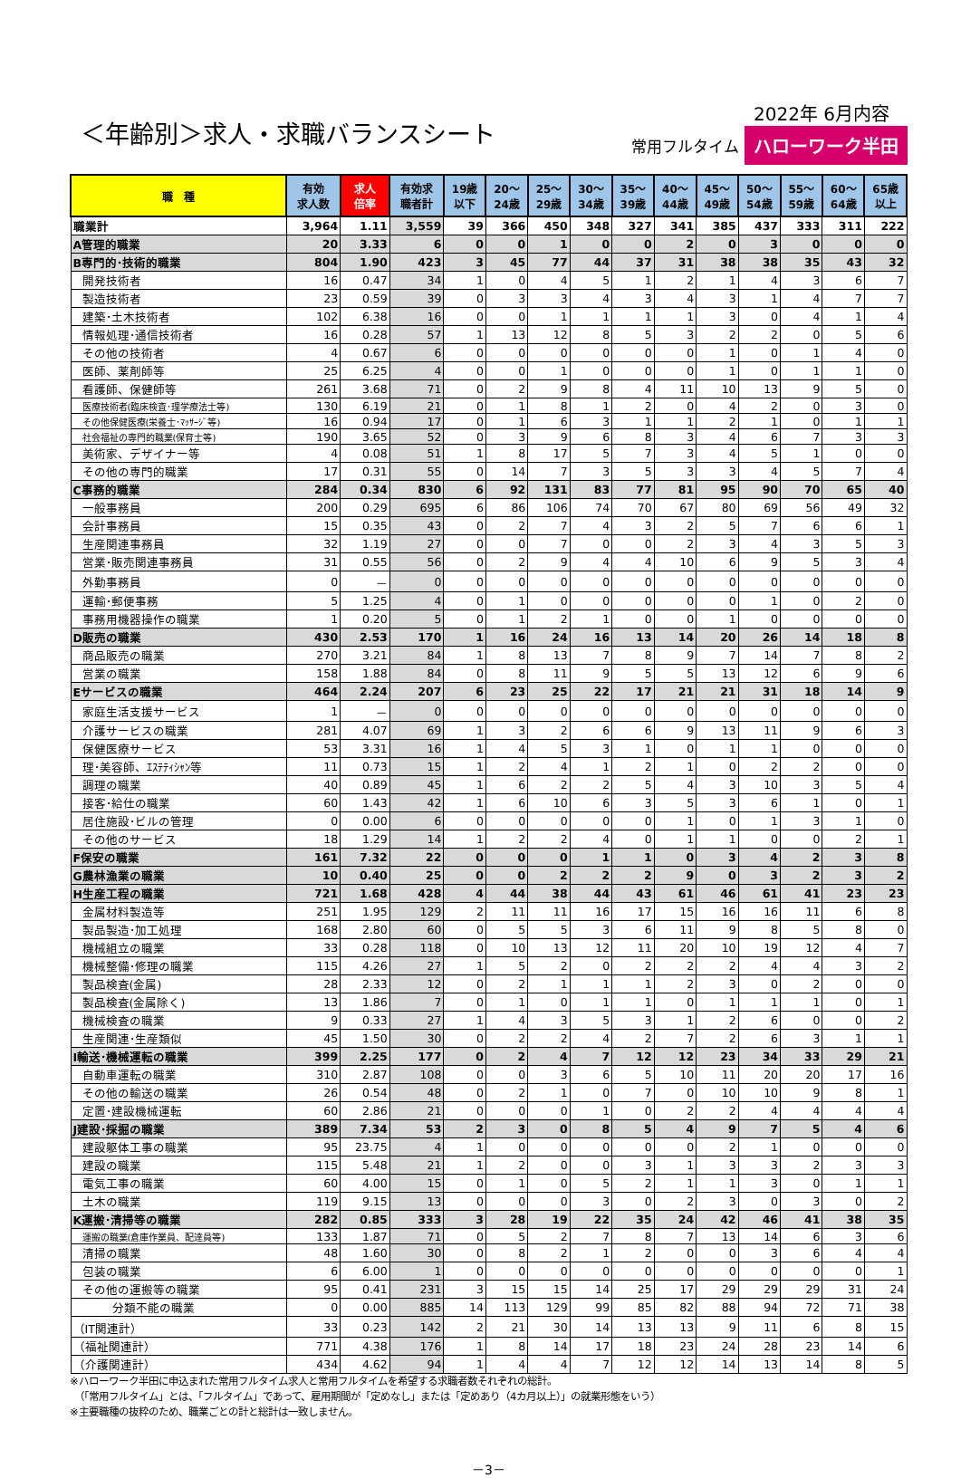＜年齢別＞求人・求職バランスシート
2022年 6月内容
常用フルタイム ハローワーク半田
| 職 種 | 有効 求人数 | 求人 倍率 | 有効求 職者計 | 19歳 以下 | 20～ 24歳 | 25～ 29歳 | 30～ 34歳 | 35～ 39歳 | 40～ 44歳 | 45～ 49歳 | 50～ 54歳 | 55～ 59歳 | 60～ 64歳 | 65歳 以上 |
| --- | --- | --- | --- | --- | --- | --- | --- | --- | --- | --- | --- | --- | --- | --- |
| 職業計 | 3,964 | 1.11 | 3,559 | 39 | 366 | 450 | 348 | 327 | 341 | 385 | 437 | 333 | 311 | 222 |
| A管理的職業 | 20 | 3.33 | 6 | 0 | 0 | 1 | 0 | 0 | 2 | 0 | 3 | 0 | 0 | 0 |
| B専門的･技術的職業 | 804 | 1.90 | 423 | 3 | 45 | 77 | 44 | 37 | 31 | 38 | 38 | 35 | 43 | 32 |
| 開発技術者 | 16 | 0.47 | 34 | 1 | 0 | 4 | 5 | 1 | 2 | 1 | 4 | 3 | 6 | 7 |
| 製造技術者 | 23 | 0.59 | 39 | 0 | 3 | 3 | 4 | 3 | 4 | 3 | 1 | 4 | 7 | 7 |
| 建築･土木技術者 | 102 | 6.38 | 16 | 0 | 0 | 1 | 1 | 1 | 1 | 3 | 0 | 4 | 1 | 4 |
| 情報処理･通信技術者 | 16 | 0.28 | 57 | 1 | 13 | 12 | 8 | 5 | 3 | 2 | 2 | 0 | 5 | 6 |
| その他の技術者 | 4 | 0.67 | 6 | 0 | 0 | 0 | 0 | 0 | 0 | 1 | 0 | 1 | 4 | 0 |
| 医師、薬剤師等 | 25 | 6.25 | 4 | 0 | 0 | 1 | 0 | 0 | 0 | 1 | 0 | 1 | 1 | 0 |
| 看護師、保健師等 | 261 | 3.68 | 71 | 0 | 2 | 9 | 8 | 4 | 11 | 10 | 13 | 9 | 5 | 0 |
| 医療技術者(臨床検査･理学療法士等) | 130 | 6.19 | 21 | 0 | 1 | 8 | 1 | 2 | 0 | 4 | 2 | 0 | 3 | 0 |
| その他保健医療(栄養士･ﾏｯｻｰｼﾞ等) | 16 | 0.94 | 17 | 0 | 1 | 6 | 3 | 1 | 1 | 2 | 1 | 0 | 1 | 1 |
| 社会福祉の専門的職業(保育士等) | 190 | 3.65 | 52 | 0 | 3 | 9 | 6 | 8 | 3 | 4 | 6 | 7 | 3 | 3 |
| 美術家、デザイナー等 | 4 | 0.08 | 51 | 1 | 8 | 17 | 5 | 7 | 3 | 4 | 5 | 1 | 0 | 0 |
| その他の専門的職業 | 17 | 0.31 | 55 | 0 | 14 | 7 | 3 | 5 | 3 | 3 | 4 | 5 | 7 | 4 |
| C事務的職業 | 284 | 0.34 | 830 | 6 | 92 | 131 | 83 | 77 | 81 | 95 | 90 | 70 | 65 | 40 |
| 一般事務員 | 200 | 0.29 | 695 | 6 | 86 | 106 | 74 | 70 | 67 | 80 | 69 | 56 | 49 | 32 |
| 会計事務員 | 15 | 0.35 | 43 | 0 | 2 | 7 | 4 | 3 | 2 | 5 | 7 | 6 | 6 | 1 |
| 生産関連事務員 | 32 | 1.19 | 27 | 0 | 0 | 7 | 0 | 0 | 2 | 3 | 4 | 3 | 5 | 3 |
| 営業･販売関連事務員 | 31 | 0.55 | 56 | 0 | 2 | 9 | 4 | 4 | 10 | 6 | 9 | 5 | 3 | 4 |
| 外勤事務員 | 0 | － | 0 | 0 | 0 | 0 | 0 | 0 | 0 | 0 | 0 | 0 | 0 | 0 |
| 運輸･郵便事務 | 5 | 1.25 | 4 | 0 | 1 | 0 | 0 | 0 | 0 | 0 | 1 | 0 | 2 | 0 |
| 事務用機器操作の職業 | 1 | 0.20 | 5 | 0 | 1 | 2 | 1 | 0 | 0 | 1 | 0 | 0 | 0 | 0 |
| D販売の職業 | 430 | 2.53 | 170 | 1 | 16 | 24 | 16 | 13 | 14 | 20 | 26 | 14 | 18 | 8 |
| 商品販売の職業 | 270 | 3.21 | 84 | 1 | 8 | 13 | 7 | 8 | 9 | 7 | 14 | 7 | 8 | 2 |
| 営業の職業 | 158 | 1.88 | 84 | 0 | 8 | 11 | 9 | 5 | 5 | 13 | 12 | 6 | 9 | 6 |
| Eサービスの職業 | 464 | 2.24 | 207 | 6 | 23 | 25 | 22 | 17 | 21 | 21 | 31 | 18 | 14 | 9 |
| 家庭生活支援サービス | 1 | － | 0 | 0 | 0 | 0 | 0 | 0 | 0 | 0 | 0 | 0 | 0 | 0 |
| 介護サービスの職業 | 281 | 4.07 | 69 | 1 | 3 | 2 | 6 | 6 | 9 | 13 | 11 | 9 | 6 | 3 |
| 保健医療サービス | 53 | 3.31 | 16 | 1 | 4 | 5 | 3 | 1 | 0 | 1 | 1 | 0 | 0 | 0 |
| 理･美容師、ｴｽﾃﾃｨｼｬﾝ等 | 11 | 0.73 | 15 | 1 | 2 | 4 | 1 | 2 | 1 | 0 | 2 | 2 | 0 | 0 |
| 調理の職業 | 40 | 0.89 | 45 | 1 | 6 | 2 | 2 | 5 | 4 | 3 | 10 | 3 | 5 | 4 |
| 接客･給仕の職業 | 60 | 1.43 | 42 | 1 | 6 | 10 | 6 | 3 | 5 | 3 | 6 | 1 | 0 | 1 |
| 居住施設･ビルの管理 | 0 | 0.00 | 6 | 0 | 0 | 0 | 0 | 0 | 1 | 0 | 1 | 3 | 1 | 0 |
| その他のサービス | 18 | 1.29 | 14 | 1 | 2 | 2 | 4 | 0 | 1 | 1 | 0 | 0 | 2 | 1 |
| F保安の職業 | 161 | 7.32 | 22 | 0 | 0 | 0 | 1 | 1 | 0 | 3 | 4 | 2 | 3 | 8 |
| G農林漁業の職業 | 10 | 0.40 | 25 | 0 | 0 | 2 | 2 | 2 | 9 | 0 | 3 | 2 | 3 | 2 |
| H生産工程の職業 | 721 | 1.68 | 428 | 4 | 44 | 38 | 44 | 43 | 61 | 46 | 61 | 41 | 23 | 23 |
| 金属材料製造等 | 251 | 1.95 | 129 | 2 | 11 | 11 | 16 | 17 | 15 | 16 | 16 | 11 | 6 | 8 |
| 製品製造･加工処理 | 168 | 2.80 | 60 | 0 | 5 | 5 | 3 | 6 | 11 | 9 | 8 | 5 | 8 | 0 |
| 機械組立の職業 | 33 | 0.28 | 118 | 0 | 10 | 13 | 12 | 11 | 20 | 10 | 19 | 12 | 4 | 7 |
| 機械整備･修理の職業 | 115 | 4.26 | 27 | 1 | 5 | 2 | 0 | 2 | 2 | 2 | 4 | 4 | 3 | 2 |
| 製品検査(金属) | 28 | 2.33 | 12 | 0 | 2 | 1 | 1 | 1 | 2 | 3 | 0 | 2 | 0 | 0 |
| 製品検査(金属除く) | 13 | 1.86 | 7 | 0 | 1 | 0 | 1 | 1 | 0 | 1 | 1 | 1 | 0 | 1 |
| 機械検査の職業 | 9 | 0.33 | 27 | 1 | 4 | 3 | 5 | 3 | 1 | 2 | 6 | 0 | 0 | 2 |
| 生産関連･生産類似 | 45 | 1.50 | 30 | 0 | 2 | 2 | 4 | 2 | 7 | 2 | 6 | 3 | 1 | 1 |
| I輸送･機械運転の職業 | 399 | 2.25 | 177 | 0 | 2 | 4 | 7 | 12 | 12 | 23 | 34 | 33 | 29 | 21 |
| 自動車運転の職業 | 310 | 2.87 | 108 | 0 | 0 | 3 | 6 | 5 | 10 | 11 | 20 | 20 | 17 | 16 |
| その他の輸送の職業 | 26 | 0.54 | 48 | 0 | 2 | 1 | 0 | 7 | 0 | 10 | 10 | 9 | 8 | 1 |
| 定置･建設機械運転 | 60 | 2.86 | 21 | 0 | 0 | 0 | 1 | 0 | 2 | 2 | 4 | 4 | 4 | 4 |
| J建設･採掘の職業 | 389 | 7.34 | 53 | 2 | 3 | 0 | 8 | 5 | 4 | 9 | 7 | 5 | 4 | 6 |
| 建設躯体工事の職業 | 95 | 23.75 | 4 | 1 | 0 | 0 | 0 | 0 | 0 | 2 | 1 | 0 | 0 | 0 |
| 建設の職業 | 115 | 5.48 | 21 | 1 | 2 | 0 | 0 | 3 | 1 | 3 | 3 | 2 | 3 | 3 |
| 電気工事の職業 | 60 | 4.00 | 15 | 0 | 1 | 0 | 5 | 2 | 1 | 1 | 3 | 0 | 1 | 1 |
| 土木の職業 | 119 | 9.15 | 13 | 0 | 0 | 0 | 3 | 0 | 2 | 3 | 0 | 3 | 0 | 2 |
| K運搬･清掃等の職業 | 282 | 0.85 | 333 | 3 | 28 | 19 | 22 | 35 | 24 | 42 | 46 | 41 | 38 | 35 |
| 運搬の職業(倉庫作業員、配達員等) | 133 | 1.87 | 71 | 0 | 5 | 2 | 7 | 8 | 7 | 13 | 14 | 6 | 3 | 6 |
| 清掃の職業 | 48 | 1.60 | 30 | 0 | 8 | 2 | 1 | 2 | 0 | 0 | 3 | 6 | 4 | 4 |
| 包装の職業 | 6 | 6.00 | 1 | 0 | 0 | 0 | 0 | 0 | 0 | 0 | 0 | 0 | 0 | 1 |
| その他の運搬等の職業 | 95 | 0.41 | 231 | 3 | 15 | 15 | 14 | 25 | 17 | 29 | 29 | 29 | 31 | 24 |
| 分類不能の職業 | 0 | 0.00 | 885 | 14 | 113 | 129 | 99 | 85 | 82 | 88 | 94 | 72 | 71 | 38 |
| （IT関連計） | 33 | 0.23 | 142 | 2 | 21 | 30 | 14 | 13 | 13 | 9 | 11 | 6 | 8 | 15 |
| （福祉関連計） | 771 | 4.38 | 176 | 1 | 8 | 14 | 17 | 18 | 23 | 24 | 28 | 23 | 14 | 6 |
| （介護関連計） | 434 | 4.62 | 94 | 1 | 4 | 4 | 7 | 12 | 12 | 14 | 13 | 14 | 8 | 5 |
※ハローワーク半田に申込まれた常用フルタイム求人と常用フルタイムを希望する求職者数それぞれの総計。
　（「常用フルタイム」とは、「フルタイム」であって、雇用期間が「定めなし」または「定めあり（4カ月以上）」の就業形態をいう）
※主要職種の抜粋のため、職業ごとの計と総計は一致しません。
－3－